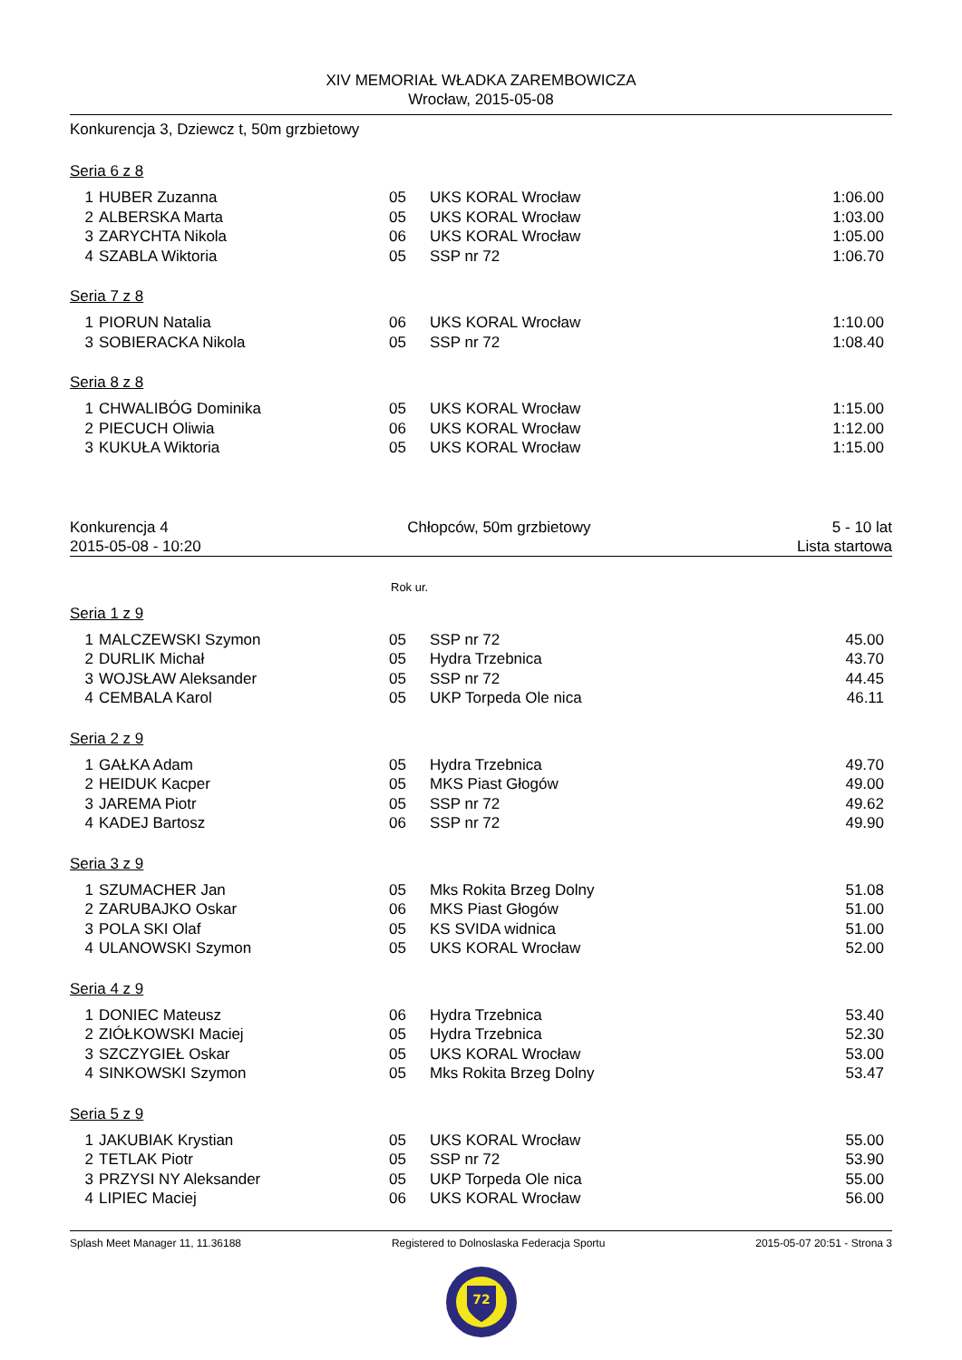XIV MEMORIAŁ WŁADKA ZAREMBOWICZA
Wrocław, 2015-05-08
Konkurencja 3, Dziewcz t, 50m grzbietowy
Seria 6 z 8
| 1 | HUBER Zuzanna | 05 | UKS KORAL Wrocław | 1:06.00 |
| 2 | ALBERSKA Marta | 05 | UKS KORAL Wrocław | 1:03.00 |
| 3 | ZARYCHTA Nikola | 06 | UKS KORAL Wrocław | 1:05.00 |
| 4 | SZABLA Wiktoria | 05 | SSP nr 72 | 1:06.70 |
Seria 7 z 8
| 1 | PIORUN Natalia | 06 | UKS KORAL Wrocław | 1:10.00 |
| 3 | SOBIERACKA Nikola | 05 | SSP nr 72 | 1:08.40 |
Seria 8 z 8
| 1 | CHWALIBÓG Dominika | 05 | UKS KORAL Wrocław | 1:15.00 |
| 2 | PIECUCH Oliwia | 06 | UKS KORAL Wrocław | 1:12.00 |
| 3 | KUKUŁA Wiktoria | 05 | UKS KORAL Wrocław | 1:15.00 |
Konkurencja 4
2015-05-08 - 10:20 Chłopców, 50m grzbietowy 5 - 10 lat
Lista startowa
Rok ur.
Seria 1 z 9
| 1 | MALCZEWSKI Szymon | 05 | SSP nr 72 | 45.00 |
| 2 | DURLIK Michał | 05 | Hydra Trzebnica | 43.70 |
| 3 | WOJSŁAW Aleksander | 05 | SSP nr 72 | 44.45 |
| 4 | CEMBALA Karol | 05 | UKP Torpeda Ole nica | 46.11 |
Seria 2 z 9
| 1 | GAŁKA Adam | 05 | Hydra Trzebnica | 49.70 |
| 2 | HEIDUK Kacper | 05 | MKS Piast Głogów | 49.00 |
| 3 | JAREMA Piotr | 05 | SSP nr 72 | 49.62 |
| 4 | KADEJ Bartosz | 06 | SSP nr 72 | 49.90 |
Seria 3 z 9
| 1 | SZUMACHER Jan | 05 | Mks Rokita Brzeg Dolny | 51.08 |
| 2 | ZARUBAJKO Oskar | 06 | MKS Piast Głogów | 51.00 |
| 3 | POLA SKI Olaf | 05 | KS SVIDA widnica | 51.00 |
| 4 | ULANOWSKI Szymon | 05 | UKS KORAL Wrocław | 52.00 |
Seria 4 z 9
| 1 | DONIEC Mateusz | 06 | Hydra Trzebnica | 53.40 |
| 2 | ZIÓŁKOWSKI Maciej | 05 | Hydra Trzebnica | 52.30 |
| 3 | SZCZYGIEŁ Oskar | 05 | UKS KORAL Wrocław | 53.00 |
| 4 | SINKOWSKI Szymon | 05 | Mks Rokita Brzeg Dolny | 53.47 |
Seria 5 z 9
| 1 | JAKUBIAK Krystian | 05 | UKS KORAL Wrocław | 55.00 |
| 2 | TETLAK Piotr | 05 | SSP nr 72 | 53.90 |
| 3 | PRZYSI NY Aleksander | 05 | UKP Torpeda Ole nica | 55.00 |
| 4 | LIPIEC Maciej | 06 | UKS KORAL Wrocław | 56.00 |
Splash Meet Manager 11, 11.36188 Registered to Dolnoslaska Federacja Sportu 2015-05-07 20:51 - Strona 3
72